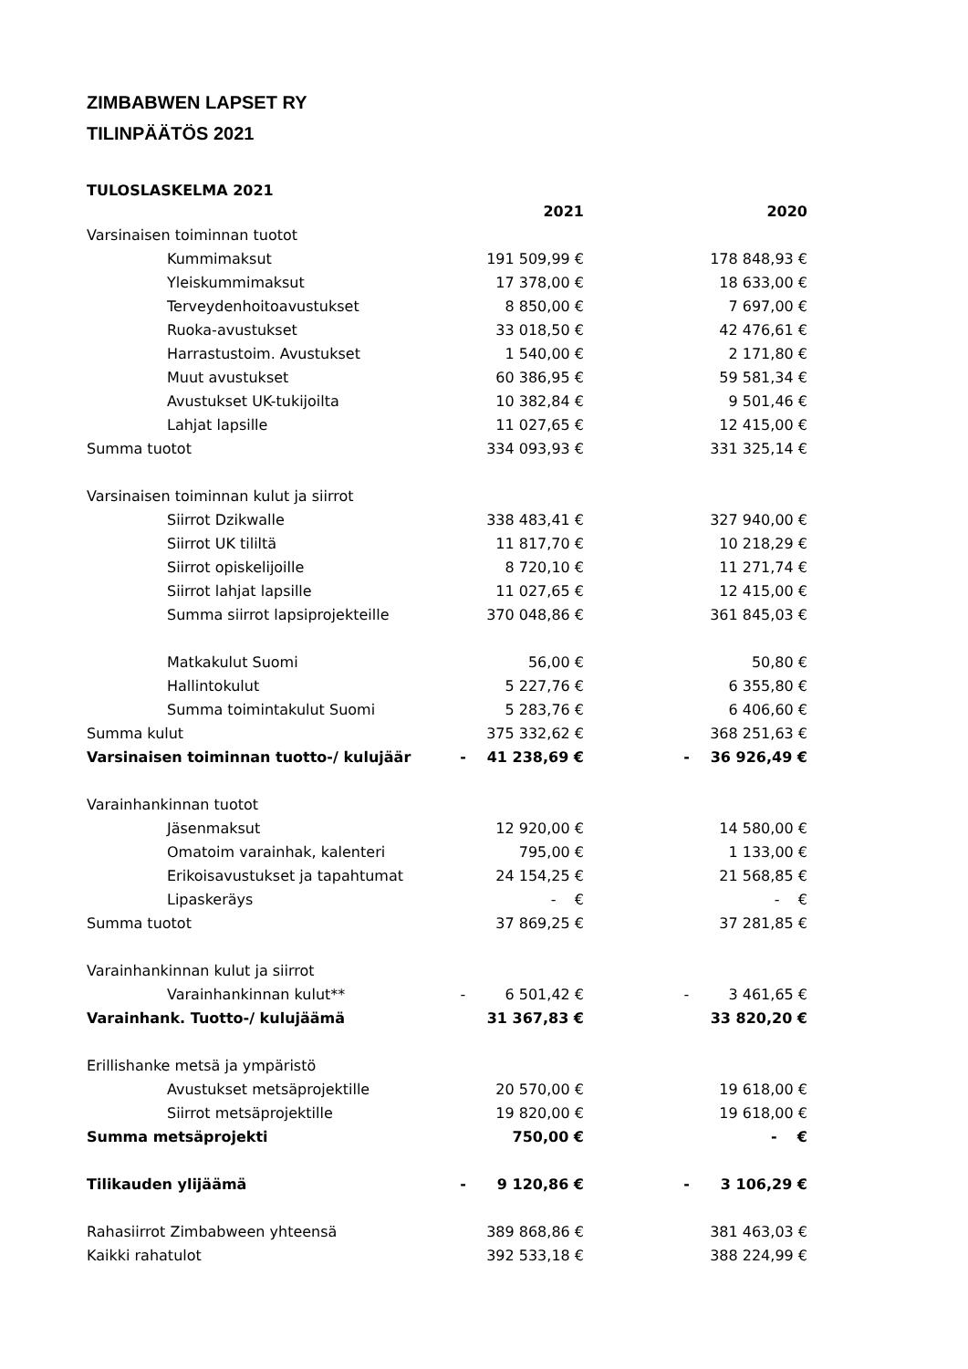ZIMBABWEN LAPSET RY
TILINPÄÄTÖS 2021
TULOSLASKELMA 2021
| | | 2021 | | | 2020 |
| --- | --- | --- | --- | --- | --- |
| Varsinaisen toiminnan tuotot | | | | | |
| Kummimaksut | | 191 509,99 € | | | 178 848,93 € |
| Yleiskummimaksut | | 17 378,00 € | | | 18 633,00 € |
| Terveydenhoitoavustukset | | 8 850,00 € | | | 7 697,00 € |
| Ruoka-avustukset | | 33 018,50 € | | | 42 476,61 € |
| Harrastustoim. Avustukset | | 1 540,00 € | | | 2 171,80 € |
| Muut avustukset | | 60 386,95 € | | | 59 581,34 € |
| Avustukset UK-tukijoilta | | 10 382,84 € | | | 9 501,46 € |
| Lahjat lapsille | | 11 027,65 € | | | 12 415,00 € |
| Summa tuotot | | 334 093,93 € | | | 331 325,14 € |
| Varsinaisen toiminnan kulut ja siirrot | | | | | |
| Siirrot Dzikwalle | | 338 483,41 € | | | 327 940,00 € |
| Siirrot UK tililtä | | 11 817,70 € | | | 10 218,29 € |
| Siirrot opiskelijoille | | 8 720,10 € | | | 11 271,74 € |
| Siirrot lahjat lapsille | | 11 027,65 € | | | 12 415,00 € |
| Summa siirrot lapsiprojekteille | | 370 048,86 € | | | 361 845,03 € |
| Matkakulut Suomi | | 56,00 € | | | 50,80 € |
| Hallintokulut | | 5 227,76 € | | | 6 355,80 € |
| Summa toimintakulut Suomi | | 5 283,76 € | | | 6 406,60 € |
| Summa kulut | | 375 332,62 € | | | 368 251,63 € |
| Varsinaisen toiminnan tuotto-/ kulujäär | - | 41 238,69 € | | - | 36 926,49 € |
| Varainhankinnan tuotot | | | | | |
| Jäsenmaksut | | 12 920,00 € | | | 14 580,00 € |
| Omatoim varainhak, kalenteri | | 795,00 € | | | 1 133,00 € |
| Erikoisavustukset ja tapahtumat | | 24 154,25 € | | | 21 568,85 € |
| Lipaskeräys | | - € | | | - € |
| Summa tuotot | | 37 869,25 € | | | 37 281,85 € |
| Varainhankinnan kulut ja siirrot | | | | | |
| Varainhankinnan kulut** | - | 6 501,42 € | | - | 3 461,65 € |
| Varainhank. Tuotto-/ kulujäämä | | 31 367,83 € | | | 33 820,20 € |
| Erillishanke metsä ja ympäristö | | | | | |
| Avustukset metsäprojektille | | 20 570,00 € | | | 19 618,00 € |
| Siirrot metsäprojektille | | 19 820,00 € | | | 19 618,00 € |
| Summa metsäprojekti | | 750,00 € | | | - € |
| Tilikauden ylijäämä | - | 9 120,86 € | | - | 3 106,29 € |
| Rahasiirrot Zimbabween yhteensä | | 389 868,86 € | | | 381 463,03 € |
| Kaikki rahatulot | | 392 533,18 € | | | 388 224,99 € |